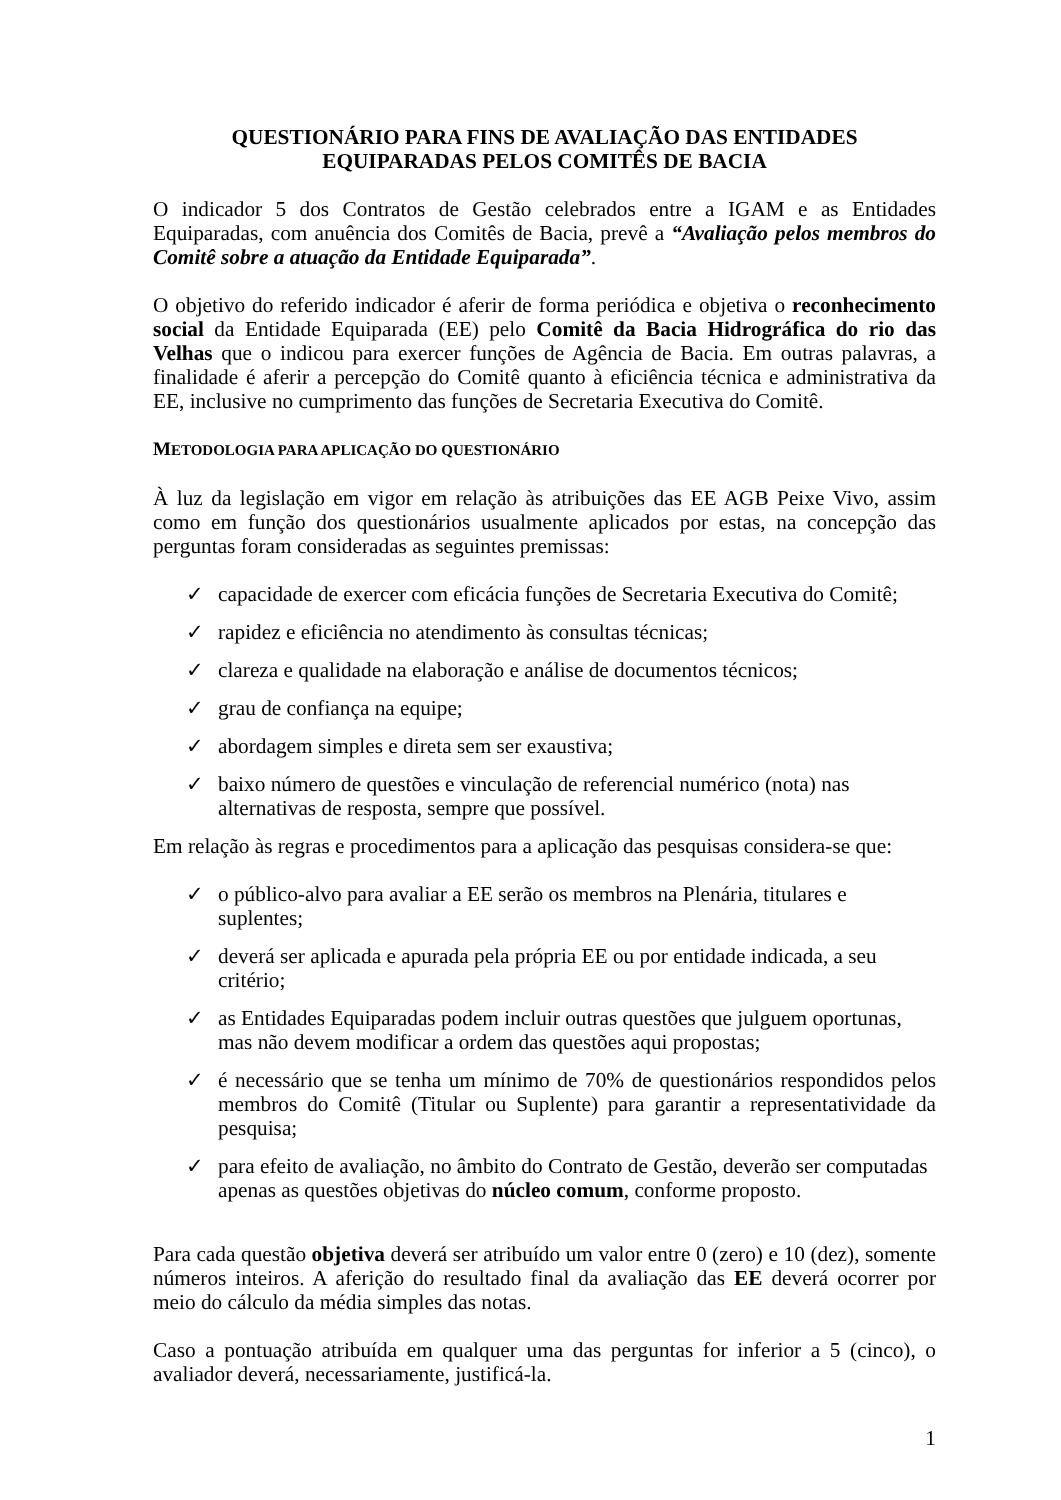QUESTIONÁRIO PARA FINS DE AVALIAÇÃO DAS ENTIDADES
EQUIPARADAS PELOS COMITÊS DE BACIA
O indicador 5 dos Contratos de Gestão celebrados entre a IGAM e as Entidades Equiparadas, com anuência dos Comitês de Bacia, prevê a “Avaliação pelos membros do Comitê sobre a atuação da Entidade Equiparada”.
O objetivo do referido indicador é aferir de forma periódica e objetiva o reconhecimento social da Entidade Equiparada (EE) pelo Comitê da Bacia Hidrográfica do rio das Velhas que o indicou para exercer funções de Agência de Bacia. Em outras palavras, a finalidade é aferir a percepção do Comitê quanto à eficiência técnica e administrativa da EE, inclusive no cumprimento das funções de Secretaria Executiva do Comitê.
METODOLOGIA PARA APLICAÇÃO DO QUESTIONÁRIO
À luz da legislação em vigor em relação às atribuições das EE AGB Peixe Vivo, assim como em função dos questionários usualmente aplicados por estas, na concepção das perguntas foram consideradas as seguintes premissas:
✓ capacidade de exercer com eficácia funções de Secretaria Executiva do Comitê;
✓ rapidez e eficiência no atendimento às consultas técnicas;
✓ clareza e qualidade na elaboração e análise de documentos técnicos;
✓ grau de confiança na equipe;
✓ abordagem simples e direta sem ser exaustiva;
✓ baixo número de questões e vinculação de referencial numérico (nota) nas alternativas de resposta, sempre que possível.
Em relação às regras e procedimentos para a aplicação das pesquisas considera-se que:
✓ o público-alvo para avaliar a EE serão os membros na Plenária, titulares e suplentes;
✓ deverá ser aplicada e apurada pela própria EE ou por entidade indicada, a seu critério;
✓ as Entidades Equiparadas podem incluir outras questões que julguem oportunas, mas não devem modificar a ordem das questões aqui propostas;
✓ é necessário que se tenha um mínimo de 70% de questionários respondidos pelos membros do Comitê (Titular ou Suplente) para garantir a representatividade da pesquisa;
✓ para efeito de avaliação, no âmbito do Contrato de Gestão, deverão ser computadas apenas as questões objetivas do núcleo comum, conforme proposto.
Para cada questão objetiva deverá ser atribuído um valor entre 0 (zero) e 10 (dez), somente números inteiros. A aferição do resultado final da avaliação das EE deverá ocorrer por meio do cálculo da média simples das notas.
Caso a pontuação atribuída em qualquer uma das perguntas for inferior a 5 (cinco), o avaliador deverá, necessariamente, justificá-la.
1